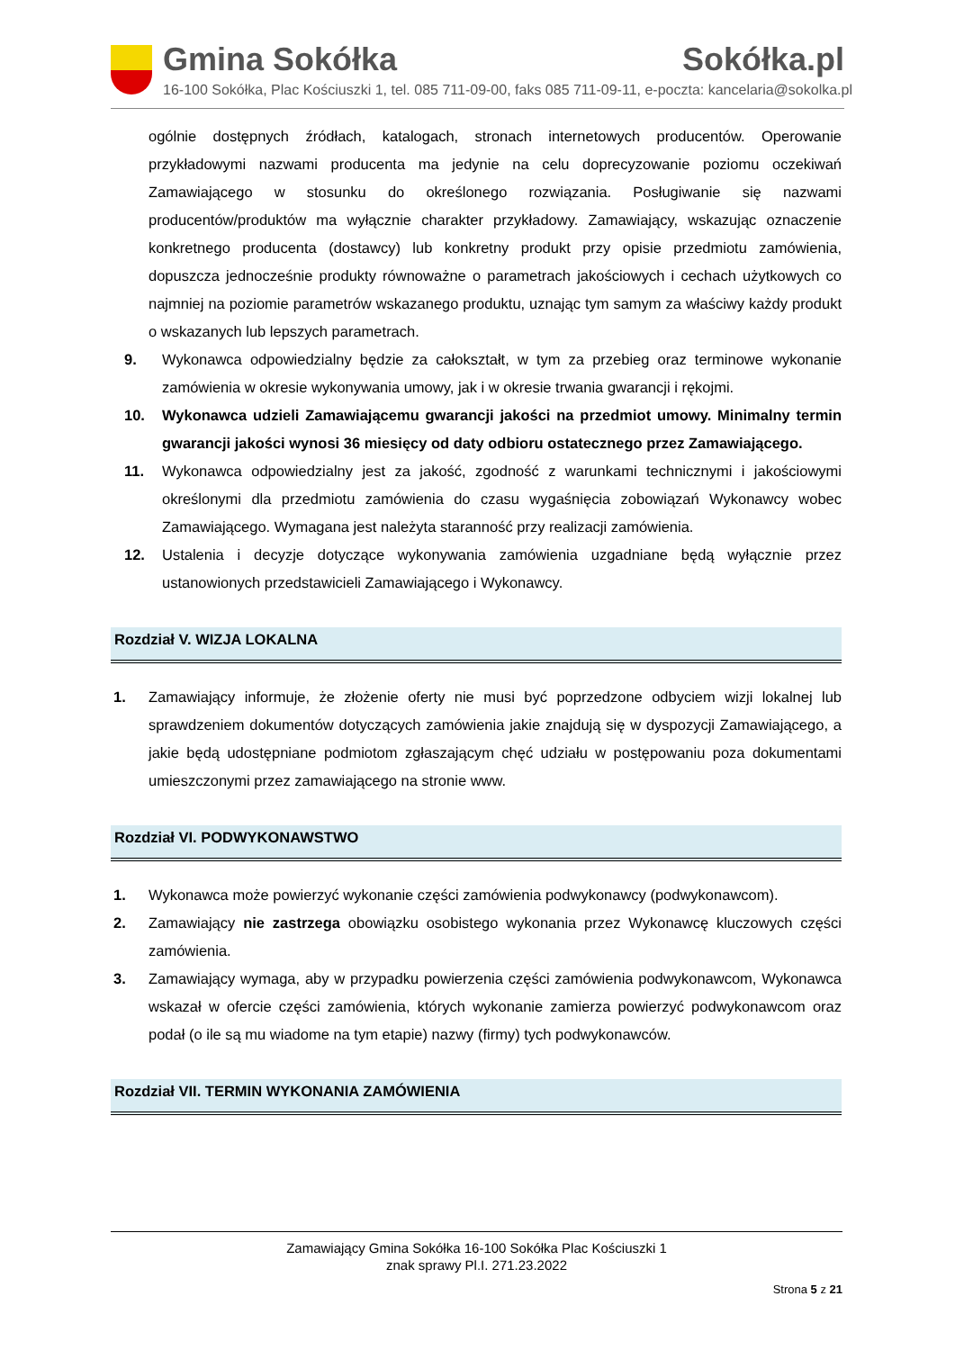Gmina Sokółka Sokółka.pl
16-100 Sokółka, Plac Kościuszki 1, tel. 085 711-09-00, faks 085 711-09-11, e-poczta: kancelaria@sokolka.pl
ogólnie dostępnych źródłach, katalogach, stronach internetowych producentów. Operowanie przykładowymi nazwami producenta ma jedynie na celu doprecyzowanie poziomu oczekiwań Zamawiającego w stosunku do określonego rozwiązania. Posługiwanie się nazwami producentów/produktów ma wyłącznie charakter przykładowy. Zamawiający, wskazując oznaczenie konkretnego producenta (dostawcy) lub konkretny produkt przy opisie przedmiotu zamówienia, dopuszcza jednocześnie produkty równoważne o parametrach jakościowych i cechach użytkowych co najmniej na poziomie parametrów wskazanego produktu, uznając tym samym za właściwy każdy produkt o wskazanych lub lepszych parametrach.
9. Wykonawca odpowiedzialny będzie za całokształt, w tym za przebieg oraz terminowe wykonanie zamówienia w okresie wykonywania umowy, jak i w okresie trwania gwarancji i rękojmi.
10. Wykonawca udzieli Zamawiającemu gwarancji jakości na przedmiot umowy. Minimalny termin gwarancji jakości wynosi 36 miesięcy od daty odbioru ostatecznego przez Zamawiającego.
11. Wykonawca odpowiedzialny jest za jakość, zgodność z warunkami technicznymi i jakościowymi określonymi dla przedmiotu zamówienia do czasu wygaśnięcia zobowiązań Wykonawcy wobec Zamawiającego. Wymagana jest należyta staranność przy realizacji zamówienia.
12. Ustalenia i decyzje dotyczące wykonywania zamówienia uzgadniane będą wyłącznie przez ustanowionych przedstawicieli Zamawiającego i Wykonawcy.
Rozdział V. WIZJA LOKALNA
1. Zamawiający informuje, że złożenie oferty nie musi być poprzedzone odbyciem wizji lokalnej lub sprawdzeniem dokumentów dotyczących zamówienia jakie znajdują się w dyspozycji Zamawiającego, a jakie będą udostępniane podmiotom zgłaszającym chęć udziału w postępowaniu poza dokumentami umieszczonymi przez zamawiającego na stronie www.
Rozdział VI. PODWYKONAWSTWO
1. Wykonawca może powierzyć wykonanie części zamówienia podwykonawcy (podwykonawcom).
2. Zamawiający nie zastrzega obowiązku osobistego wykonania przez Wykonawcę kluczowych części zamówienia.
3. Zamawiający wymaga, aby w przypadku powierzenia części zamówienia podwykonawcom, Wykonawca wskazał w ofercie części zamówienia, których wykonanie zamierza powierzyć podwykonawcom oraz podał (o ile są mu wiadome na tym etapie) nazwy (firmy) tych podwykonawców.
Rozdział VII. TERMIN WYKONANIA ZAMÓWIENIA
Zamawiający Gmina Sokółka 16-100 Sokółka Plac Kościuszki 1
znak sprawy Pl.I. 271.23.2022
Strona 5 z 21